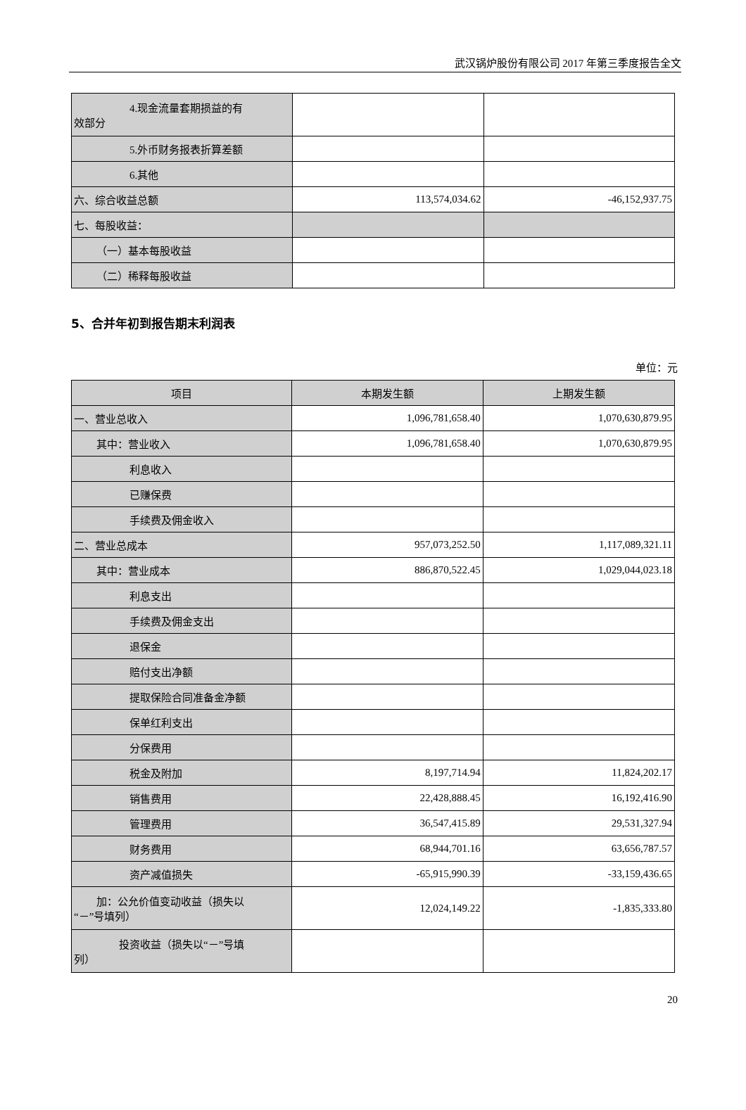武汉锅炉股份有限公司 2017 年第三季度报告全文
| 4.现金流量套期损益的有 效部分 | | |
| 5.外币财务报表折算差额 | | |
| 6.其他 | | |
| 六、综合收益总额 | 113,574,034.62 | -46,152,937.75 |
| 七、每股收益： | | |
| （一）基本每股收益 | | |
| （二）稀释每股收益 | | |
5、合并年初到报告期末利润表
单位：元
| 项目 | 本期发生额 | 上期发生额 |
| --- | --- | --- |
| 一、营业总收入 | 1,096,781,658.40 | 1,070,630,879.95 |
| 其中：营业收入 | 1,096,781,658.40 | 1,070,630,879.95 |
| 利息收入 | | |
| 已赚保费 | | |
| 手续费及佣金收入 | | |
| 二、营业总成本 | 957,073,252.50 | 1,117,089,321.11 |
| 其中：营业成本 | 886,870,522.45 | 1,029,044,023.18 |
| 利息支出 | | |
| 手续费及佣金支出 | | |
| 退保金 | | |
| 赔付支出净额 | | |
| 提取保险合同准备金净额 | | |
| 保单红利支出 | | |
| 分保费用 | | |
| 税金及附加 | 8,197,714.94 | 11,824,202.17 |
| 销售费用 | 22,428,888.45 | 16,192,416.90 |
| 管理费用 | 36,547,415.89 | 29,531,327.94 |
| 财务费用 | 68,944,701.16 | 63,656,787.57 |
| 资产减值损失 | -65,915,990.39 | -33,159,436.65 |
| 加：公允价值变动收益（损失以 “－”号填列） | 12,024,149.22 | -1,835,333.80 |
| 投资收益（损失以“－”号填 列） | | |
20